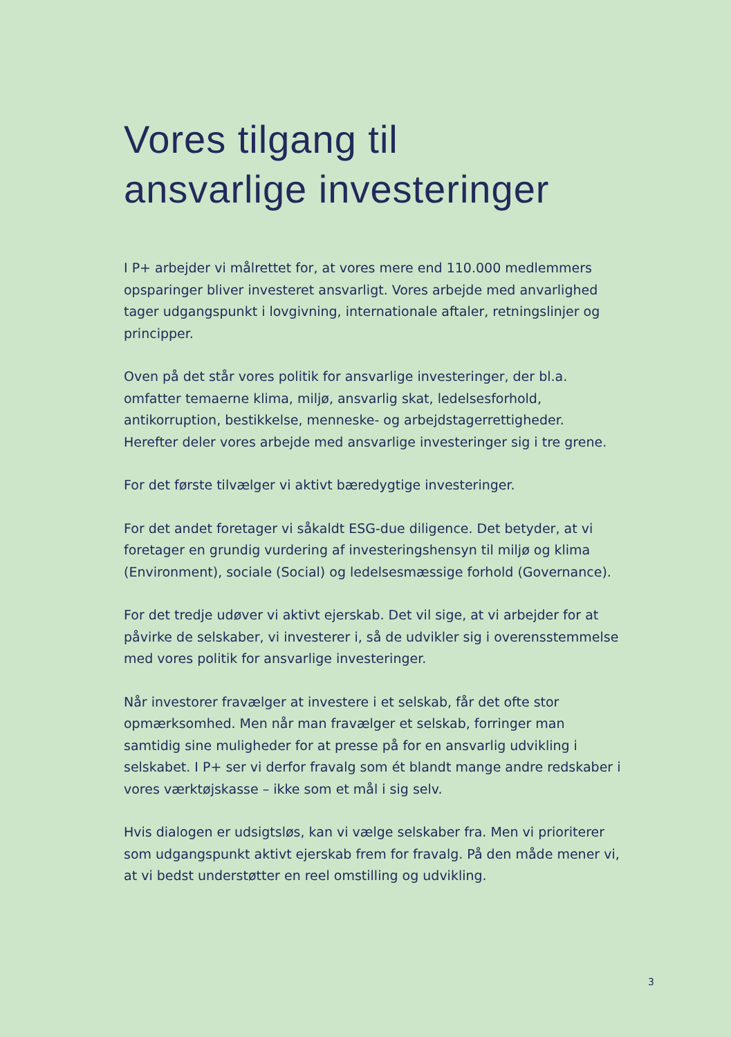Vores tilgang til
ansvarlige investeringer
I P+ arbejder vi målrettet for, at vores mere end 110.000 medlemmers opsparinger bliver investeret ansvarligt. Vores arbejde med anvarlighed tager udgangspunkt i lovgivning, internationale aftaler, retningslinjer og principper.
Oven på det står vores politik for ansvarlige investeringer, der bl.a. omfatter temaerne klima, miljø, ansvarlig skat, ledelsesforhold, antikorruption, bestikkelse, menneske- og arbejdstagerrettigheder. Herefter deler vores arbejde med ansvarlige investeringer sig i tre grene.
For det første tilvælger vi aktivt bæredygtige investeringer.
For det andet foretager vi såkaldt ESG-due diligence. Det betyder, at vi foretager en grundig vurdering af investeringshensyn til miljø og klima (Environment), sociale (Social) og ledelsesmæssige forhold (Governance).
For det tredje udøver vi aktivt ejerskab. Det vil sige, at vi arbejder for at påvirke de selskaber, vi investerer i, så de udvikler sig i overensstemmelse med vores politik for ansvarlige investeringer.
Når investorer fravælger at investere i et selskab, får det ofte stor opmærksomhed. Men når man fravælger et selskab, forringer man samtidig sine muligheder for at presse på for en ansvarlig udvikling i selskabet. I P+ ser vi derfor fravalg som ét blandt mange andre redskaber i vores værktøjskasse – ikke som et mål i sig selv.
Hvis dialogen er udsigtsløs, kan vi vælge selskaber fra. Men vi prioriterer som udgangspunkt aktivt ejerskab frem for fravalg. På den måde mener vi, at vi bedst understøtter en reel omstilling og udvikling.
3